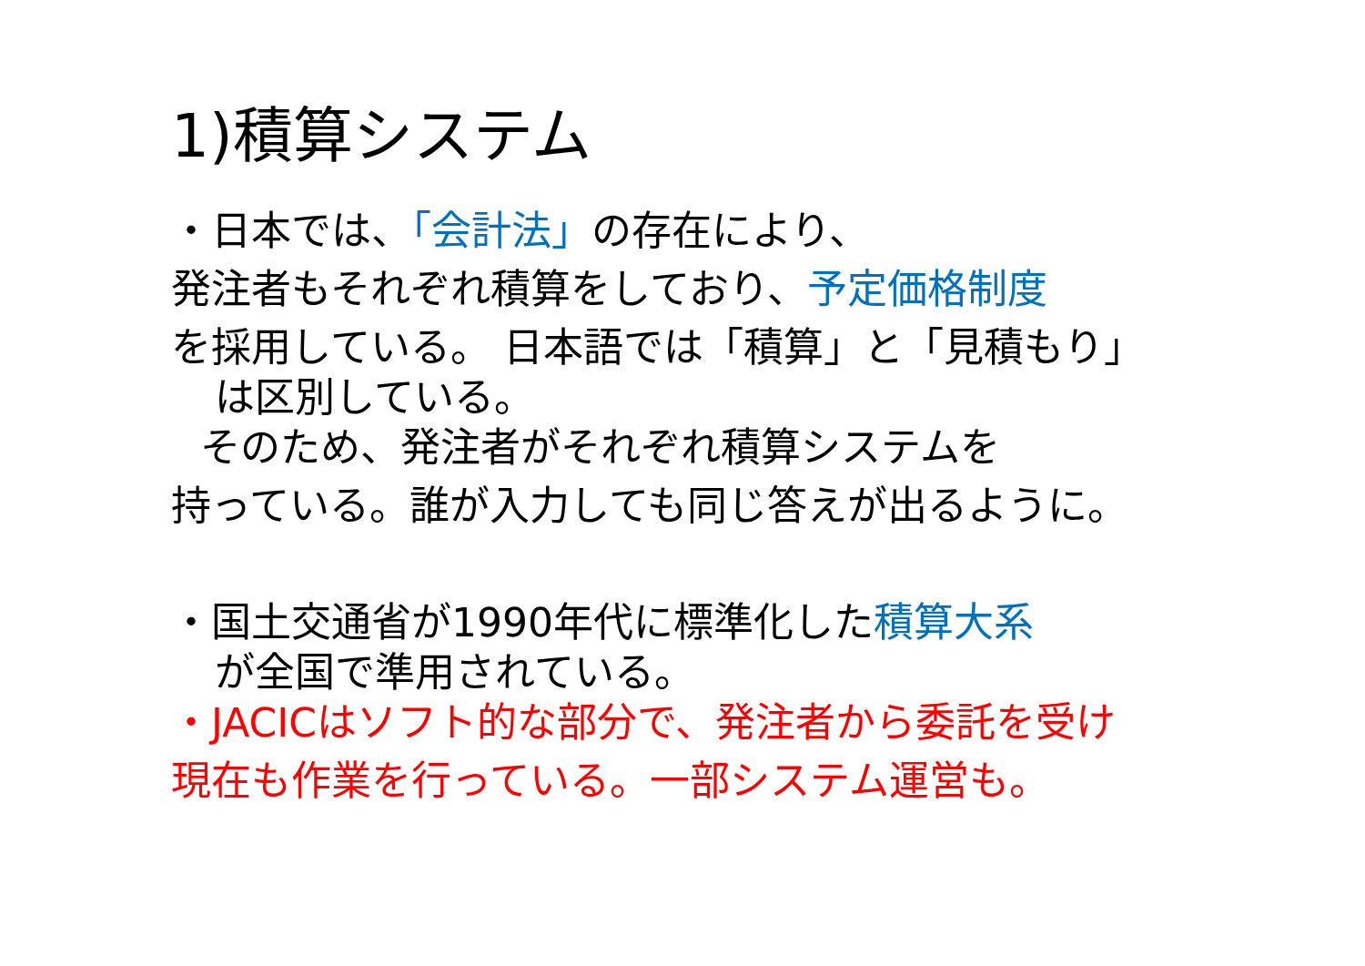1)積算システム
・日本では、「会計法」の存在により、
発注者もそれぞれ積算をしており、予定価格制度
を採用している。 日本語では「積算」と「見積もり」
は区別している。
そのため、発注者がそれぞれ積算システムを
持っている。誰が入力しても同じ答えが出るように。
・国土交通省が1990年代に標準化した積算大系
が全国で準用されている。
・JACICはソフト的な部分で、発注者から委託を受け
現在も作業を行っている。一部システム運営も。